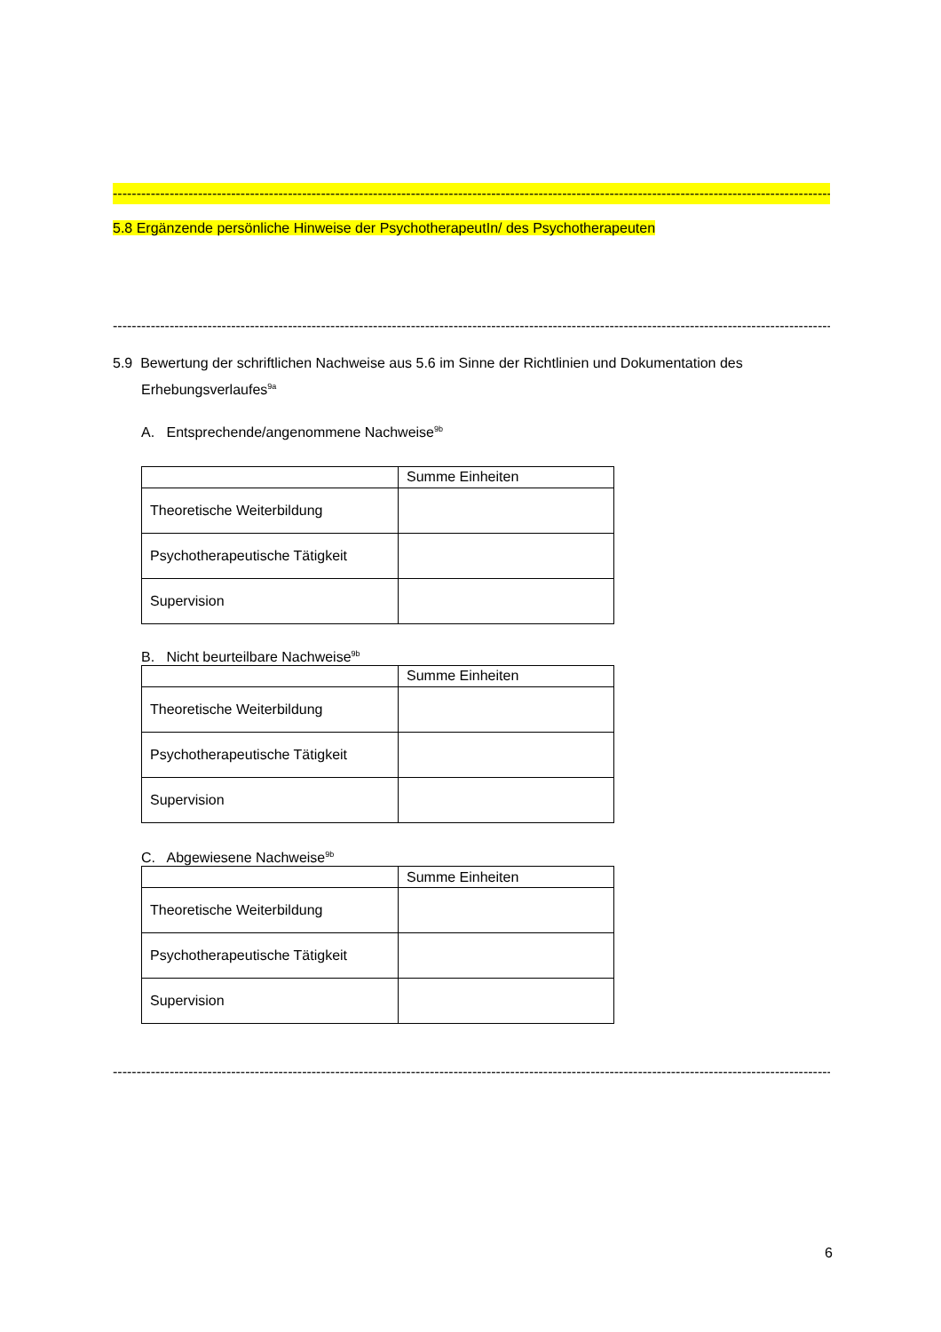----------------------------------------------------------------------------------------------------------------------------------------------------------------------------
5.8 Ergänzende persönliche Hinweise der PsychotherapeutIn/ des Psychotherapeuten
----------------------------------------------------------------------------------------------------------------------------------------------------------------------------
5.9 Bewertung der schriftlichen Nachweise aus 5.6 im Sinne der Richtlinien und Dokumentation des Erhebungsverlaufes<sup>9a</sup>
A. Entsprechende/angenommene Nachweise<sup>9b</sup>
| | Summe Einheiten |
| Theoretische Weiterbildung | |
| Psychotherapeutische Tätigkeit | |
| Supervision | |
B. Nicht beurteilbare Nachweise<sup>9b</sup>
| | Summe Einheiten |
| Theoretische Weiterbildung | |
| Psychotherapeutische Tätigkeit | |
| Supervision | |
C. Abgewiesene Nachweise<sup>9b</sup>
| | Summe Einheiten |
| Theoretische Weiterbildung | |
| Psychotherapeutische Tätigkeit | |
| Supervision | |
----------------------------------------------------------------------------------------------------------------------------------------------------------------------------
6